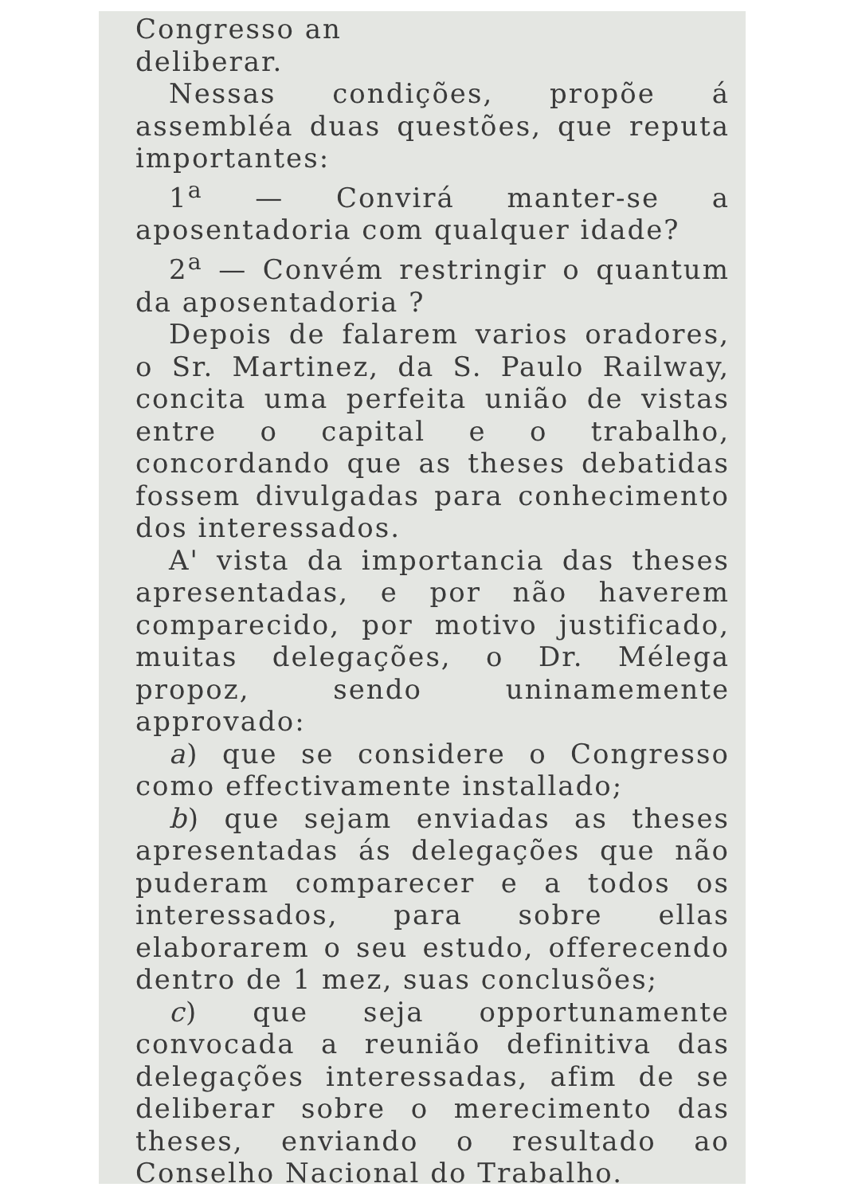Congresso an
deliberar.
Nessas condições, propõe á assembléa duas questões, que reputa importantes:
1<sup>a</sup> — Convirá manter-se a aposentadoria com qualquer idade?
2<sup>a</sup> — Convém restringir o quantum da aposentadoria ?
Depois de falarem varios oradores, o Sr. Martinez, da S. Paulo Railway, concita uma perfeita união de vistas entre o capital e o trabalho, concordando que as theses debatidas fossem divulgadas para conhecimento dos interessados.
A' vista da importancia das theses apresentadas, e por não haverem comparecido, por motivo justificado, muitas delegações, o Dr. Mélega propoz, sendo uninamemente approvado:
a) que se considere o Congresso como effectivamente installado;
b) que sejam enviadas as theses apresentadas ás delegações que não puderam comparecer e a todos os interessados, para sobre ellas elaborarem o seu estudo, offerecendo dentro de 1 mez, suas conclusões;
c) que seja opportunamente convocada a reunião definitiva das delegações interessadas, afim de se deliberar sobre o merecimento das theses, enviando o resultado ao Conselho Nacional do Trabalho.